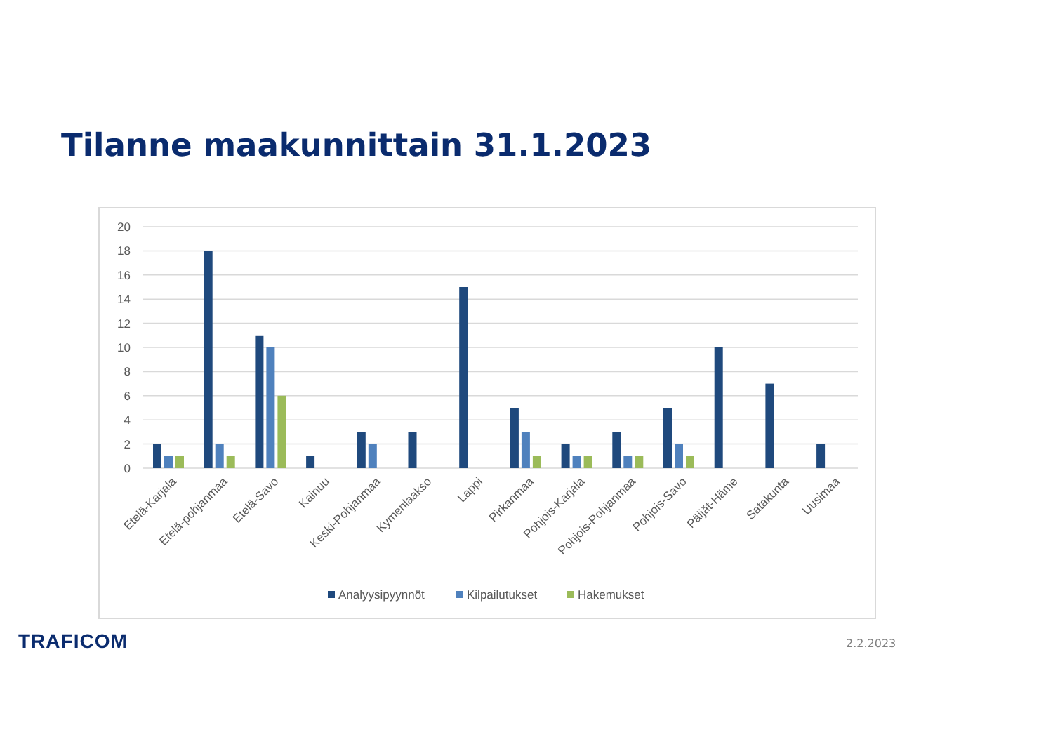Tilanne maakunnittain 31.1.2023
20
18
16
14
12
10
8
6
4
2
0
Etelä-Karjala
Etelä-pohjanmaa
Etelä-Savo
Kainuu
Keski-Pohjanmaa
Kymenlaakso
Lappi
Pirkanmaa
Pohjois-Karjala
Pohjois-Pohjanmaa
Pohjois-Savo
Päijät-Häme
Satakunta
Uusimaa
Analyysipyynnöt
Kilpailutukset
Hakemukset
TRAFICOM 2.2.2023